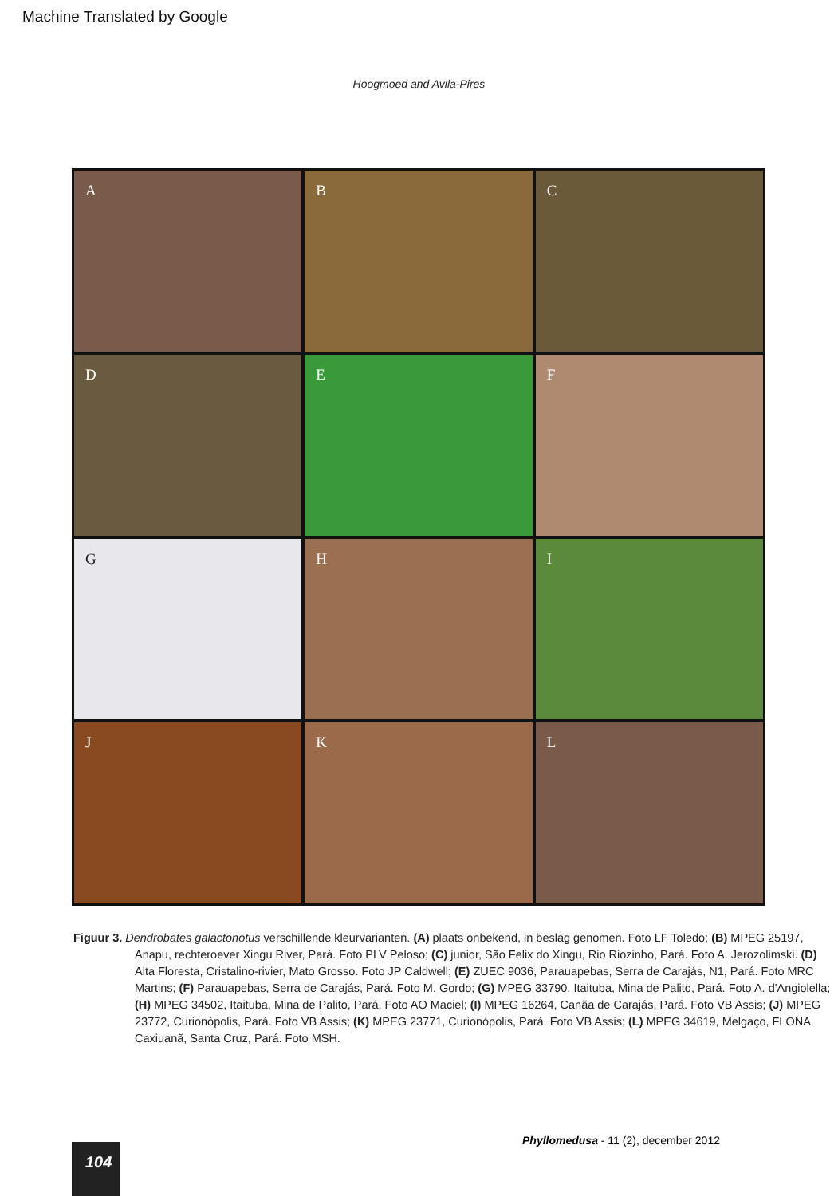Machine Translated by Google
Hoogmoed and Avila-Pires
A
B
C
D
E
F
G
H
I
J
K
L
Figuur 3. Dendrobates galactonotus verschillende kleurvarianten. (A) plaats onbekend, in beslag genomen. Foto LF Toledo; (B) MPEG 25197, Anapu, rechteroever Xingu River, Pará. Foto PLV Peloso; (C) junior, São Felix do Xingu, Rio Riozinho, Pará. Foto A. Jerozolimski. (D) Alta Floresta, Cristalino-rivier, Mato Grosso. Foto JP Caldwell; (E) ZUEC 9036, Parauapebas, Serra de Carajás, N1, Pará. Foto MRC Martins; (F) Parauapebas, Serra de Carajás, Pará. Foto M. Gordo; (G) MPEG 33790, Itaituba, Mina de Palito, Pará. Foto A. d'Angiolella; (H) MPEG 34502, Itaituba, Mina de Palito, Pará. Foto AO Maciel; (I) MPEG 16264, Canãa de Carajás, Pará. Foto VB Assis; (J) MPEG 23772, Curionópolis, Pará. Foto VB Assis; (K) MPEG 23771, Curionópolis, Pará. Foto VB Assis; (L) MPEG 34619, Melgaço, FLONA Caxiuanã, Santa Cruz, Pará. Foto MSH.
Phyllomedusa - 11 (2), december 2012
104